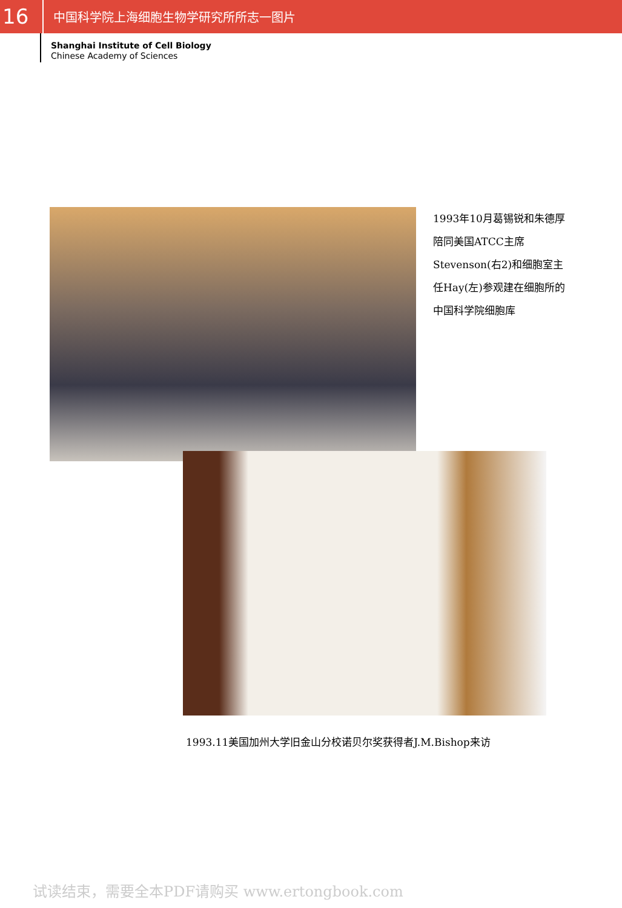16
中国科学院上海细胞生物学研究所所志一图片
Shanghai Institute of Cell Biology
Chinese Academy of Sciences
1993年10月葛锡锐和朱德厚陪同美国ATCC主席Stevenson(右2)和细胞室主任Hay(左)参观建在细胞所的中国科学院细胞库
1993.11美国加州大学旧金山分校诺贝尔奖获得者J.M.Bishop来访
试读结束，需要全本PDF请购买 www.ertongbook.com